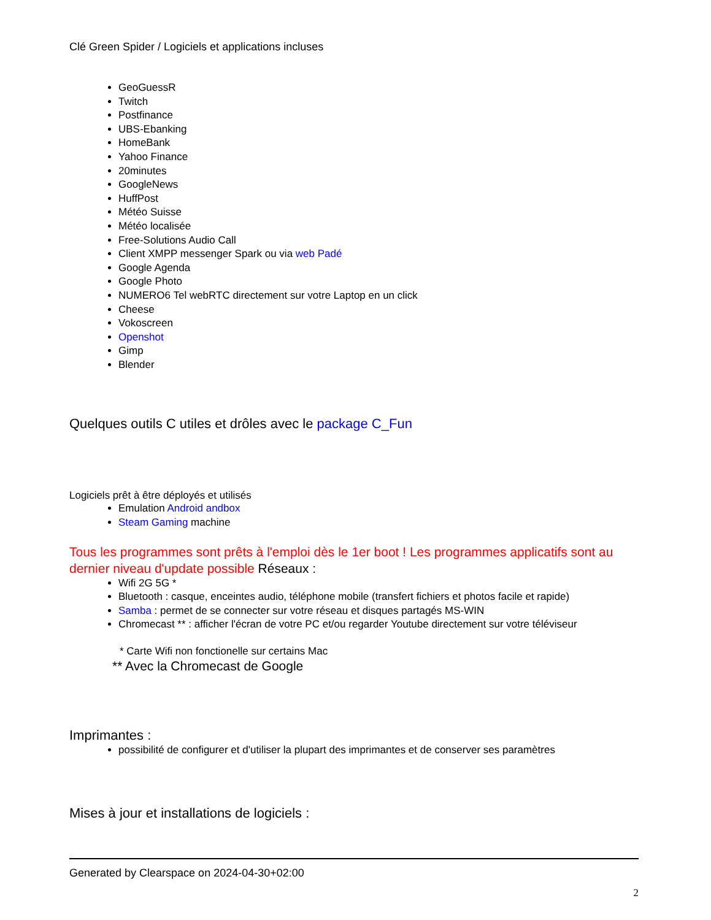Clé Green Spider / Logiciels et applications incluses
GeoGuessR
Twitch
Postfinance
UBS-Ebanking
HomeBank
Yahoo Finance
20minutes
GoogleNews
HuffPost
Météo Suisse
Météo localisée
Free-Solutions Audio Call
Client XMPP messenger Spark ou via web Padé
Google Agenda
Google Photo
NUMERO6 Tel webRTC directement sur votre Laptop en un click
Cheese
Vokoscreen
Openshot
Gimp
Blender
Quelques outils C utiles et drôles avec le package C_Fun
Logiciels prêt à être déployés et utilisés
Emulation Android andbox
Steam Gaming machine
Tous les programmes sont prêts à l'emploi dès le 1er boot ! Les programmes applicatifs sont au dernier niveau d'update possible Réseaux :
Wifi 2G 5G *
Bluetooth : casque, enceintes audio, téléphone mobile (transfert fichiers et photos facile et rapide)
Samba : permet de se connecter sur votre réseau et disques partagés MS-WIN
Chromecast ** : afficher l'écran de votre PC et/ou regarder Youtube directement sur votre téléviseur
* Carte Wifi non fonctionelle sur certains Mac
** Avec la Chromecast de Google
Imprimantes :
possibilité de configurer et d'utiliser la plupart des imprimantes et de conserver ses paramètres
Mises à jour et installations de logiciels :
Generated by Clearspace on 2024-04-30+02:00
2